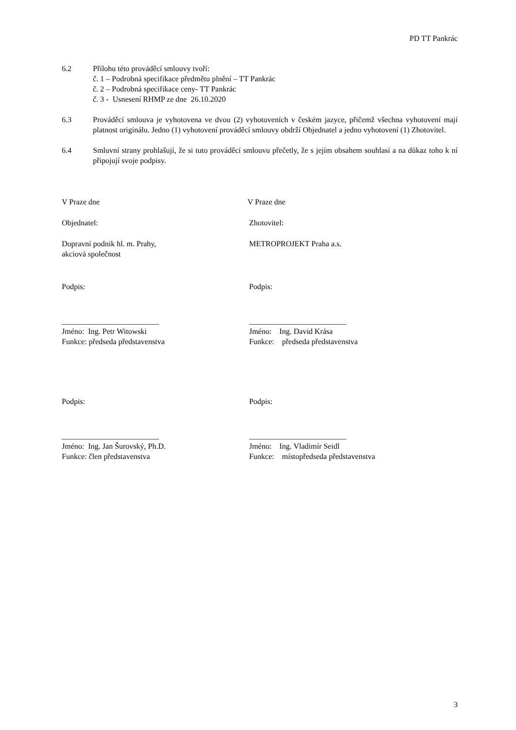PD TT Pankrác
6.2 Přílohu této prováděcí smlouvy tvoří:
č. 1 – Podrobná specifikace předmětu plnění – TT Pankrác
č. 2 – Podrobná specifikace ceny- TT Pankrác
č. 3 - Usnesení RHMP ze dne 26.10.2020
6.3 Prováděcí smlouva je vyhotovena ve dvou (2) vyhotoveních v českém jazyce, přičemž všechna vyhotovení mají platnost originálu. Jedno (1) vyhotovení prováděcí smlouvy obdrží Objednatel a jedno vyhotovení (1) Zhotovitel.
6.4 Smluvní strany prohlašují, že si tuto prováděcí smlouvu přečetly, že s jejím obsahem souhlasí a na důkaz toho k ní připojují svoje podpisy.
V Praze dne V Praze dne
Objednatel: Zhotovitel:
Dopravní podnik hl. m. Prahy,
akciová společnost
METROPROJEKT Praha a.s.
Podpis: Podpis:
_________________________
Jméno: Ing. Petr Witowski
Funkce: předseda představenstva
_________________________
Jméno: Ing. David Krása
Funkce: předseda představenstva
Podpis: Podpis:
_________________________
Jméno: Ing. Jan Šurovský, Ph.D.
Funkce: člen představenstva
_________________________
Jméno: Ing. Vladimír Seidl
Funkce: místopředseda představenstva
3